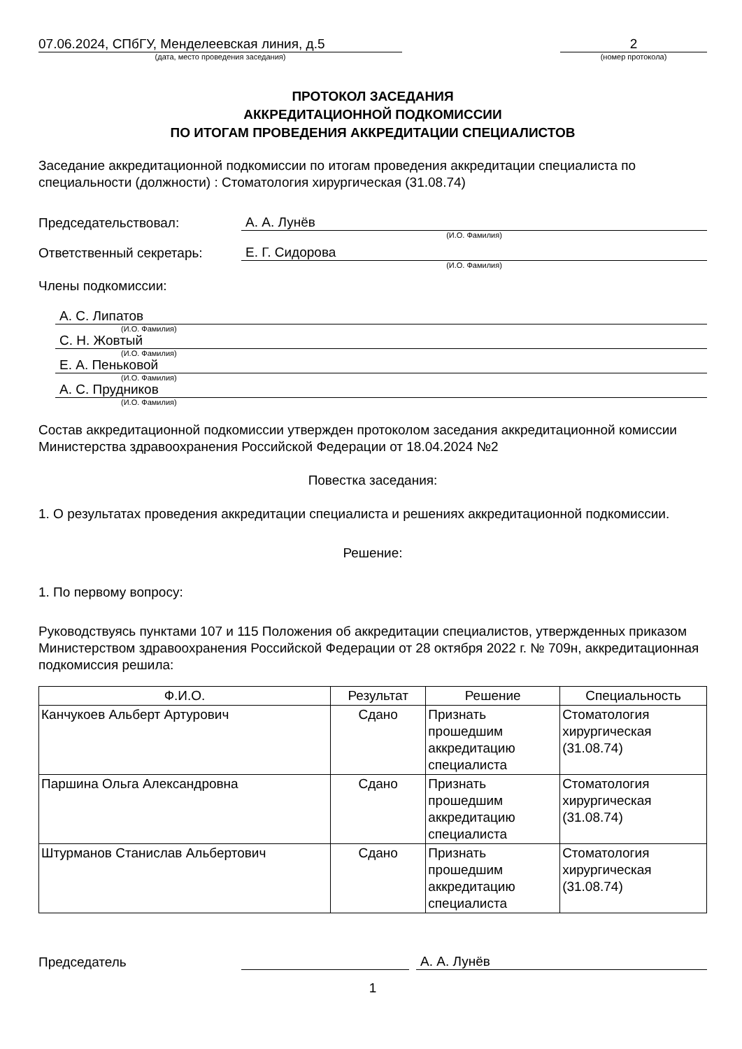07.06.2024, СПбГУ, Менделеевская линия, д.5
(дата, место проведения заседания)
2
(номер протокола)
ПРОТОКОЛ ЗАСЕДАНИЯ
АККРЕДИТАЦИОННОЙ ПОДКОМИССИИ
ПО ИТОГАМ ПРОВЕДЕНИЯ АККРЕДИТАЦИИ СПЕЦИАЛИСТОВ
Заседание аккредитационной подкомиссии по итогам проведения аккредитации специалиста по специальности (должности) : Стоматология хирургическая (31.08.74)
Председательствовал: А. А. Лунёв
(И.О. Фамилия)
Ответственный секретарь: Е. Г. Сидорова
(И.О. Фамилия)
Члены подкомиссии:
А. С. Липатов
(И.О. Фамилия)
С. Н. Жовтый
(И.О. Фамилия)
Е. А. Пеньковой
(И.О. Фамилия)
А. С. Прудников
(И.О. Фамилия)
Состав аккредитационной подкомиссии утвержден протоколом заседания аккредитационной комиссии Министерства здравоохранения Российской Федерации от 18.04.2024 №2
Повестка заседания:
1. О результатах проведения аккредитации специалиста и решениях аккредитационной подкомиссии.
Решение:
1. По первому вопросу:
Руководствуясь пунктами 107 и 115 Положения об аккредитации специалистов, утвержденных приказом Министерством здравоохранения Российской Федерации от 28 октября 2022 г. № 709н, аккредитационная подкомиссия решила:
| Ф.И.О. | Результат | Решение | Специальность |
| --- | --- | --- | --- |
| Канчукоев Альберт Артурович | Сдано | Признать прошедшим аккредитацию специалиста | Стоматология хирургическая (31.08.74) |
| Паршина Ольга Александровна | Сдано | Признать прошедшим аккредитацию специалиста | Стоматология хирургическая (31.08.74) |
| Штурманов Станислав Альбертович | Сдано | Признать прошедшим аккредитацию специалиста | Стоматология хирургическая (31.08.74) |
Председатель А. А. Лунёв
1